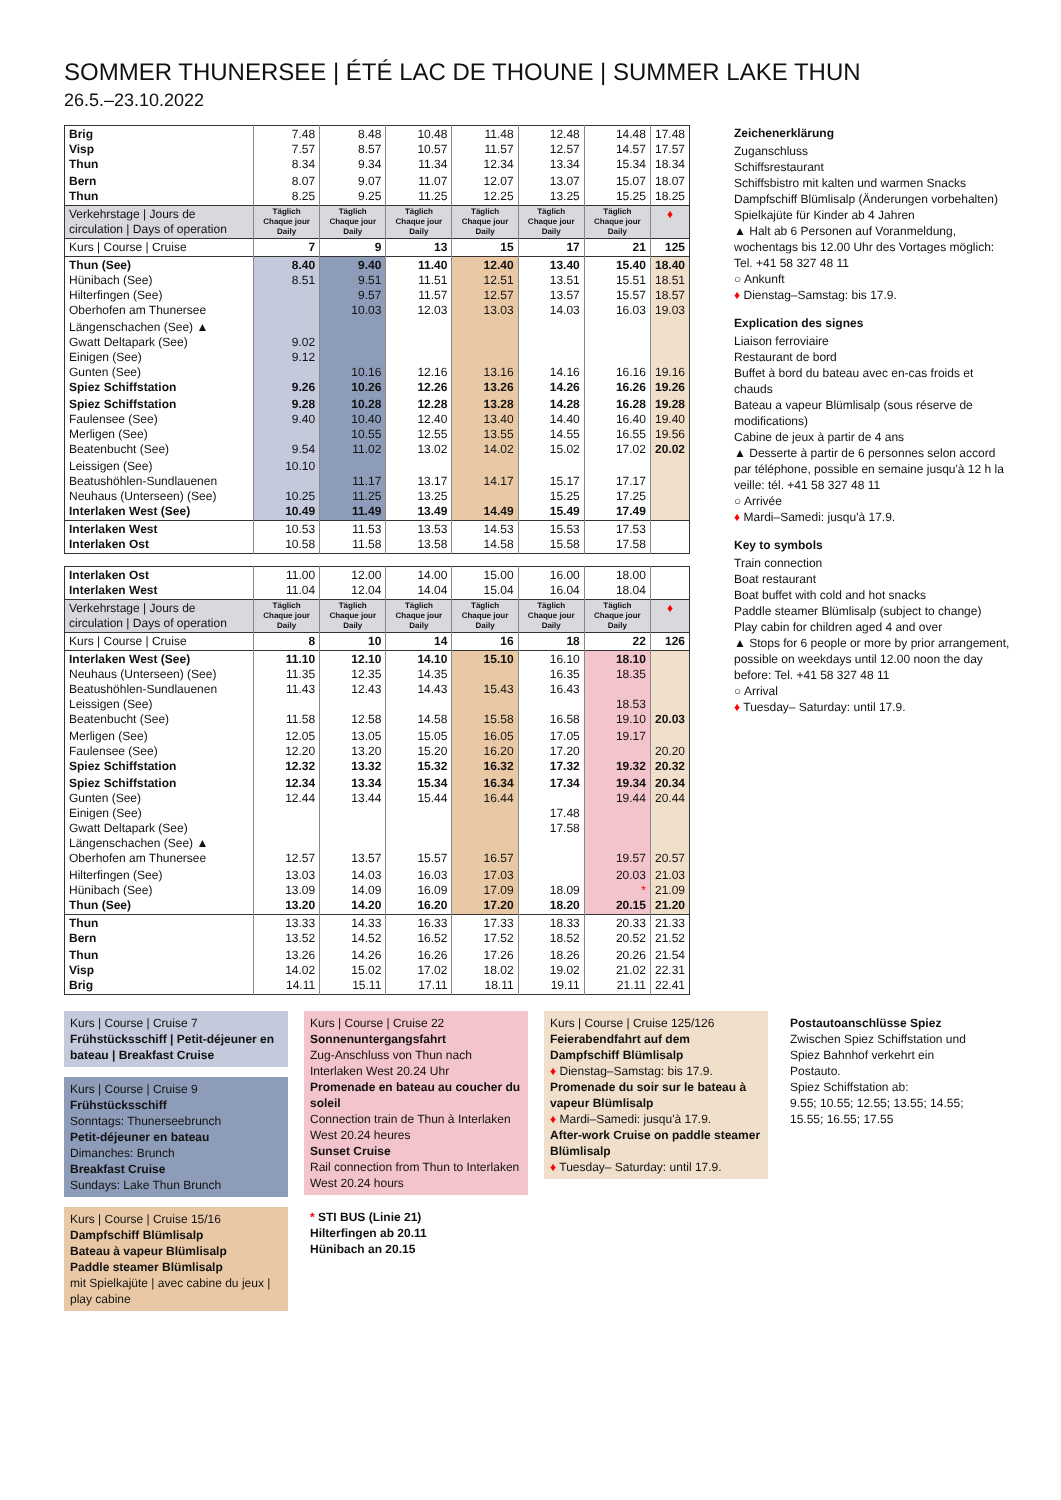SOMMER THUNERSEE | ÉTÉ LAC DE THOUNE | SUMMER LAKE THUN
26.5.–23.10.2022
| Brig Visp Thun | 7.48 7.57 8.34 | 8.48 8.57 9.34 | 10.48 10.57 11.34 | 11.48 11.57 12.34 | 12.48 12.57 13.34 | 14.48 14.57 15.34 | 17.48 17.57 18.34 |
| Bern Thun | 8.07 8.25 | 9.07 9.25 | 11.07 11.25 | 12.07 12.25 | 13.07 13.25 | 15.07 15.25 | 18.07 18.25 |
| Verkehrstage / Jours de circulation / Days of operation | Täglich Chaque jour Daily | Täglich Chaque jour Daily | Täglich Chaque jour Daily | Täglich Chaque jour Daily | Täglich Chaque jour Daily | Täglich Chaque jour Daily | ♦ |
| Kurs / Course / Cruise | 7 | 9 | 13 | 15 | 17 | 21 | 125 |
| Thun (See) Hünibach (See) Hilterfingen (See) Oberhofen am Thunersee | 8.40 8.51 | 9.40 9.51 9.57 10.03 | 11.40 11.51 11.57 12.03 | 12.40 12.51 12.57 13.03 | 13.40 13.51 13.57 14.03 | 15.40 15.51 15.57 16.03 | 18.40 18.51 18.57 19.03 |
| Längenschachen (See) ▲ Gwatt Deltapark (See) Einigen (See) Gunten (See) Spiez Schiffstation | 9.02 9.12 9.26 | 10.16 10.26 | 12.16 12.26 | 13.16 13.26 | 14.16 14.26 | 16.16 16.26 | 19.16 19.26 |
| Spiez Schiffstation Faulensee (See) Merligen (See) Beatenbucht (See) | 9.28 9.40 9.54 | 10.28 10.40 10.55 11.02 | 12.28 12.40 12.55 13.02 | 13.28 13.40 13.55 14.02 | 14.28 14.40 14.55 15.02 | 16.28 16.40 16.55 17.02 | 19.28 19.40 19.56 20.02 |
| Leissigen (See) Beatushöhlen-Sundlauenen Neuhaus (Unterseen) (See) Interlaken West (See) | 10.10 10.25 10.49 | 11.17 11.25 11.49 | 13.17 13.25 13.49 | 14.17 14.49 | 15.17 15.25 15.49 | 17.17 17.25 17.49 | |
| Interlaken West Interlaken Ost | 10.53 10.58 | 11.53 11.58 | 13.53 13.58 | 14.53 14.58 | 15.53 15.58 | 17.53 17.58 | |
| Interlaken Ost Interlaken West | 11.00 11.04 | 12.00 12.04 | 14.00 14.04 | 15.00 15.04 | 16.00 16.04 | 18.00 18.04 | |
| Verkehrstage / Jours de circulation / Days of operation | Täglich Chaque jour Daily | Täglich Chaque jour Daily | Täglich Chaque jour Daily | Täglich Chaque jour Daily | Täglich Chaque jour Daily | Täglich Chaque jour Daily | ♦ |
| Kurs / Course / Cruise | 8 | 10 | 14 | 16 | 18 | 22 | 126 |
| Interlaken West (See) Neuhaus (Unterseen) (See) Beatushöhlen-Sundlauenen Leissigen (See) Beatenbucht (See) | 11.10 11.35 11.43 11.58 | 12.10 12.35 12.43 12.58 | 14.10 14.35 14.43 14.58 | 15.10 15.43 15.58 | 16.10 16.35 16.43 16.58 | 18.10 18.35 18.53 19.10 | 20.03 |
| Merligen (See) Faulensee (See) Spiez Schiffstation | 12.05 12.20 12.32 | 13.05 13.20 13.32 | 15.05 15.20 15.32 | 16.05 16.20 16.32 | 17.05 17.20 17.32 | 19.17 19.32 | 20.20 20.32 |
| Spiez Schiffstation Gunten (See) Einigen (See) Gwatt Deltapark (See) Längenschachen (See) ▲ Oberhofen am Thunersee | 12.34 12.44 12.57 | 13.34 13.44 13.57 | 15.34 15.44 15.57 | 16.34 16.44 16.57 | 17.34 17.48 17.58 | 19.34 19.44 19.57 | 20.34 20.44 20.57 |
| Hilterfingen (See) Hünibach (See) Thun (See) | 13.03 13.09 13.20 | 14.03 14.09 14.20 | 16.03 16.09 16.20 | 17.03 17.09 17.20 | 18.09 18.20 | 20.03 * 20.15 | 21.03 21.09 21.20 |
| Thun Bern | 13.33 13.52 | 14.33 14.52 | 16.33 16.52 | 17.33 17.52 | 18.33 18.52 | 20.33 20.52 | 21.33 21.52 |
| Thun Visp Brig | 13.26 14.02 14.11 | 14.26 15.02 15.11 | 16.26 17.02 17.11 | 17.26 18.02 18.11 | 18.26 19.02 19.11 | 20.26 21.02 21.11 | 21.54 22.31 22.41 |
Zeichenerklärung
Zuganschluss
Schiffsrestaurant
Schiffsbistro mit kalten und warmen Snacks
Dampfschiff Blümlisalp (Änderungen vorbehalten)
Spielkajüte für Kinder ab 4 Jahren
▲ Halt ab 6 Personen auf Voranmeldung, wochentags bis 12.00 Uhr des Vortages möglich: Tel. +41 58 327 48 11
○ Ankunft
♦ Dienstag–Samstag: bis 17.9.
Explication des signes
Liaison ferroviaire
Restaurant de bord
Buffet à bord du bateau avec en-cas froids et chauds
Bateau a vapeur Blümlisalp (sous réserve de modifications)
Cabine de jeux à partir de 4 ans
▲ Desserte à partir de 6 personnes selon accord par téléphone, possible en semaine jusqu'à 12 h la veille: tél. +41 58 327 48 11
○ Arrivée
♦ Mardi–Samedi: jusqu'à 17.9.
Key to symbols
Train connection
Boat restaurant
Boat buffet with cold and hot snacks
Paddle steamer Blümlisalp (subject to change)
Play cabin for children aged 4 and over
▲ Stops for 6 people or more by prior arrangement, possible on weekdays until 12.00 noon the day before: Tel. +41 58 327 48 11
○ Arrival
♦ Tuesday– Saturday: until 17.9.
Kurs | Course | Cruise 7
Frühstücksschiff | Petit-déjeuner en bateau | Breakfast Cruise
Kurs | Course | Cruise 9
Frühstücksschiff
Sonntags: Thunerseebrunch
Petit-déjeuner en bateau
Dimanches: Brunch
Breakfast Cruise
Sundays: Lake Thun Brunch
Kurs | Course | Cruise 15/16
Dampfschiff Blümlisalp
Bateau à vapeur Blümlisalp
Paddle steamer Blümlisalp
mit Spielkajüte | avec cabine du jeux | play cabine
Kurs | Course | Cruise 22
Sonnenuntergangsfahrt
Zug-Anschluss von Thun nach Interlaken West 20.24 Uhr
Promenade en bateau au coucher du soleil
Connection train de Thun à Interlaken West 20.24 heures
Sunset Cruise
Rail connection from Thun to Interlaken West 20.24 hours
* STI BUS (Linie 21)
Hilterfingen ab 20.11
Hünibach an 20.15
Kurs | Course | Cruise 125/126
Feierabendfahrt auf dem Dampfschiff Blümlisalp
♦ Dienstag–Samstag: bis 17.9.
Promenade du soir sur le bateau à vapeur Blümlisalp
♦ Mardi–Samedi: jusqu'à 17.9.
After-work Cruise on paddle steamer Blümlisalp
♦ Tuesday– Saturday: until 17.9.
Postautoanschlüsse Spiez
Zwischen Spiez Schiffstation und Spiez Bahnhof verkehrt ein Postauto.
Spiez Schiffstation ab:
9.55; 10.55; 12.55; 13.55; 14.55; 15.55; 16.55; 17.55